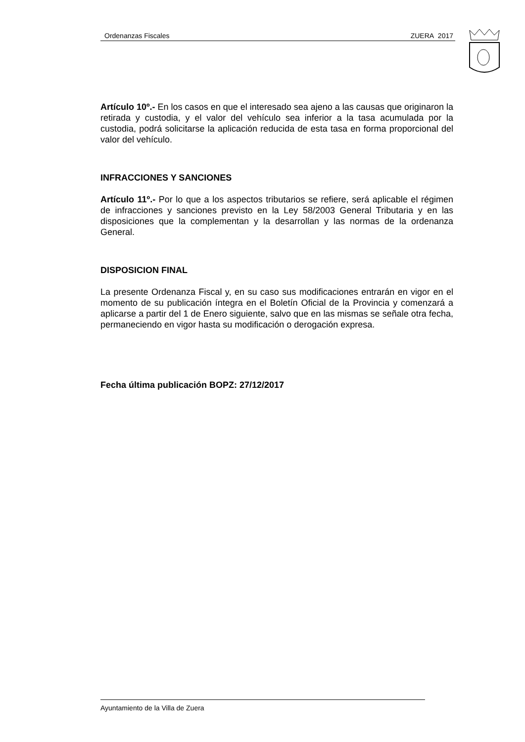Ordenanzas Fiscales ZUERA 2017
Artículo 10º.- En los casos en que el interesado sea ajeno a las causas que originaron la retirada y custodia, y el valor del vehículo sea inferior a la tasa acumulada por la custodia, podrá solicitarse la aplicación reducida de esta tasa en forma proporcional del valor del vehículo.
INFRACCIONES Y SANCIONES
Artículo 11º.- Por lo que a los aspectos tributarios se refiere, será aplicable el régimen de infracciones y sanciones previsto en la Ley 58/2003 General Tributaria y en las disposiciones que la complementan y la desarrollan y las normas de la ordenanza General.
DISPOSICION FINAL
La presente Ordenanza Fiscal y, en su caso sus modificaciones entrarán en vigor en el momento de su publicación íntegra en el Boletín Oficial de la Provincia y comenzará a aplicarse a partir del 1 de Enero siguiente, salvo que en las mismas se señale otra fecha, permaneciendo en vigor hasta su modificación o derogación expresa.
Fecha última publicación BOPZ: 27/12/2017
Ayuntamiento de la Villa de Zuera